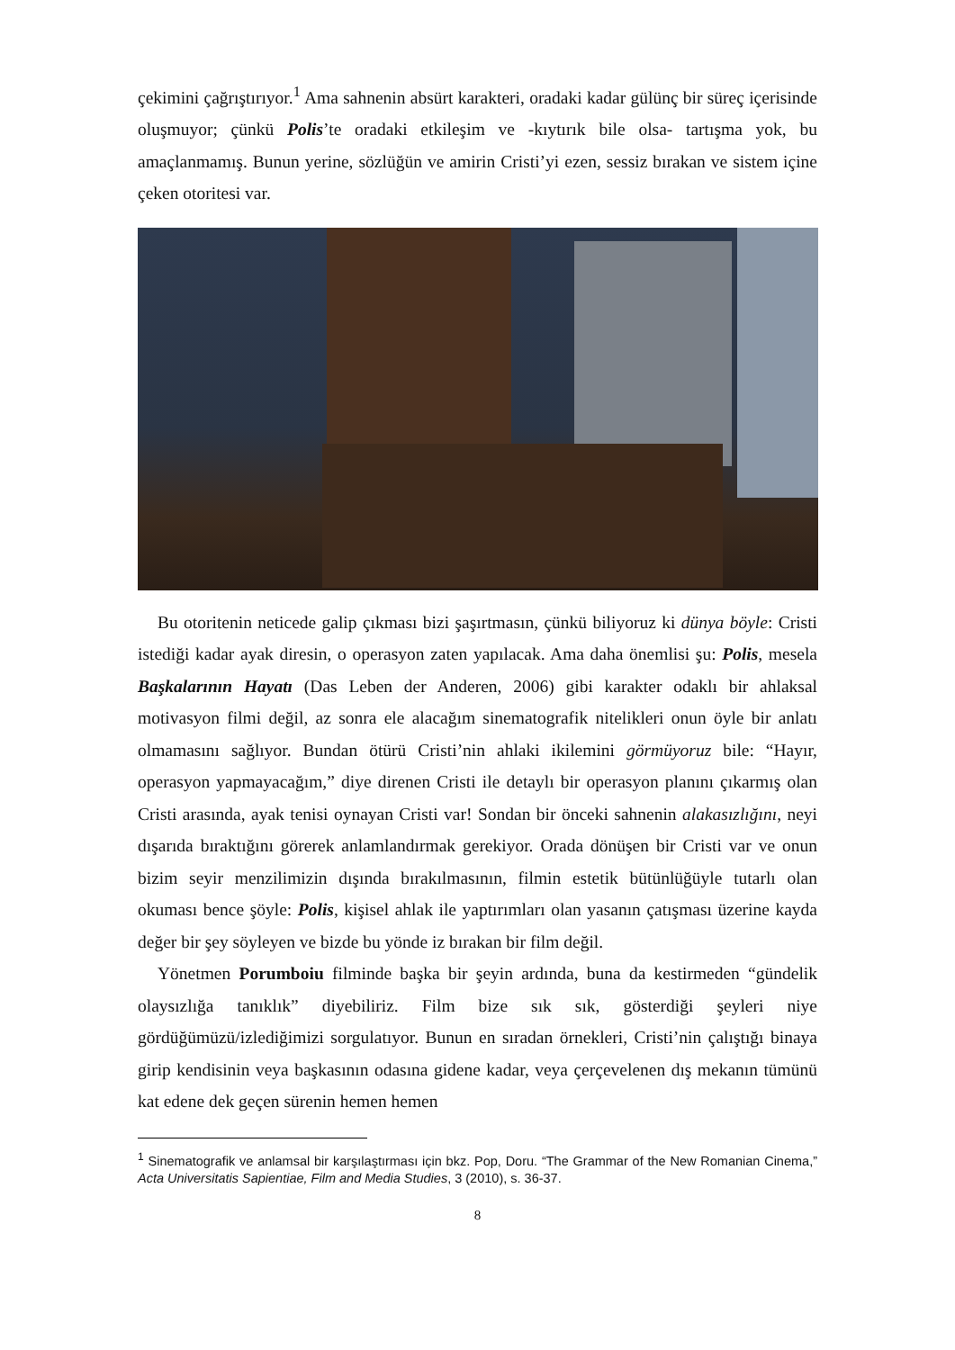çekimini çağrıştırıyor.<sup>1</sup> Ama sahnenin absürt karakteri, oradaki kadar gülünç bir süreç içerisinde oluşmuyor; çünkü Polis’te oradaki etkileşim ve -kıytırık bile olsa- tartışma yok, bu amaçlanmamış. Bunun yerine, sözlüğün ve amirin Cristi’yi ezen, sessiz bırakan ve sistem içine çeken otoritesi var.
Bu otoritenin neticede galip çıkması bizi şaşırtmasın, çünkü biliyoruz ki dünya böyle: Cristi istediği kadar ayak diresin, o operasyon zaten yapılacak. Ama daha önemlisi şu: Polis, mesela Başkalarının Hayatı (Das Leben der Anderen, 2006) gibi karakter odaklı bir ahlaksal motivasyon filmi değil, az sonra ele alacağım sinematografik nitelikleri onun öyle bir anlatı olmamasını sağlıyor. Bundan ötürü Cristi’nin ahlaki ikilemini görmüyoruz bile: “Hayır, operasyon yapmayacağım,” diye direnen Cristi ile detaylı bir operasyon planını çıkarmış olan Cristi arasında, ayak tenisi oynayan Cristi var! Sondan bir önceki sahnenin alakasızlığını, neyi dışarıda bıraktığını görerek anlamlandırmak gerekiyor. Orada dönüşen bir Cristi var ve onun bizim seyir menzilimizin dışında bırakılmasının, filmin estetik bütünlüğüyle tutarlı olan okuması bence şöyle: Polis, kişisel ahlak ile yaptırımları olan yasanın çatışması üzerine kayda değer bir şey söyleyen ve bizde bu yönde iz bırakan bir film değil.
Yönetmen Porumboiu filminde başka bir şeyin ardında, buna da kestirmeden “gündelik olaysızlığa tanıklık” diyebiliriz. Film bize sık sık, gösterdiği şeyleri niye gördüğümüzü/izlediğimizi sorgulatıyor. Bunun en sıradan örnekleri, Cristi’nin çalıştığı binaya girip kendisinin veya başkasının odasına gidene kadar, veya çerçevelenen dış mekanın tümünü kat edene dek geçen sürenin hemen hemen
<sup>1</sup> Sinematografik ve anlamsal bir karşılaştırması için bkz. Pop, Doru. “The Grammar of the New Romanian Cinema,” Acta Universitatis Sapientiae, Film and Media Studies, 3 (2010), s. 36-37.
8